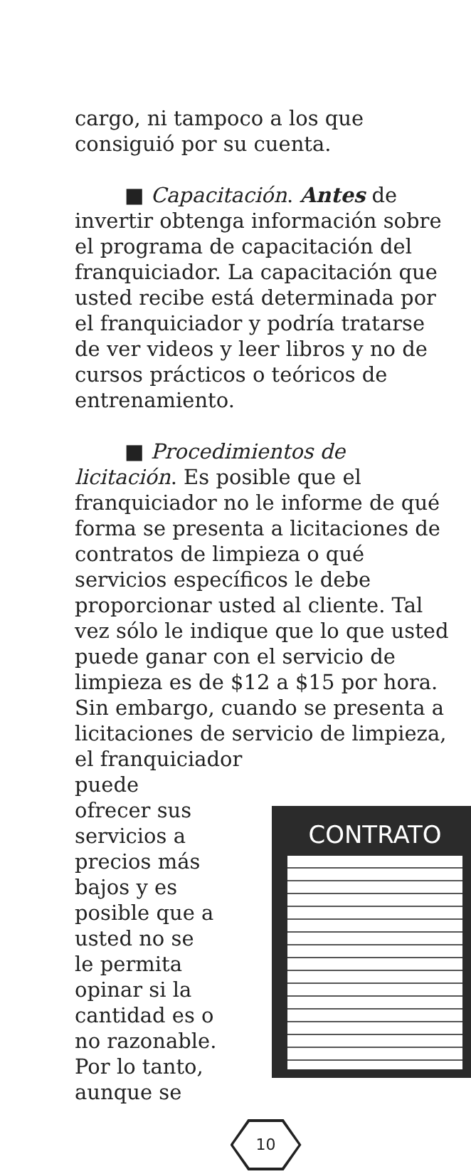cargo, ni tampoco a los que consiguió por su cuenta.
■ Capacitación. Antes de invertir obtenga información sobre el programa de capacitación del franquiciador. La capacitación que usted recibe está determinada por el franquiciador y podría tratarse de ver videos y leer libros y no de cursos prácticos o teóricos de entrenamiento.
■ Procedimientos de licitación. Es posible que el franquiciador no le informe de qué forma se presenta a licitaciones de contratos de limpieza o qué servicios específicos le debe proporcionar usted al cliente. Tal vez sólo le indique que lo que usted puede ganar con el servicio de limpieza es de $12 a $15 por hora. Sin embargo, cuando se presenta a licitaciones de servicio de limpieza, el franquiciador
puede ofrecer sus servicios a precios más bajos y es posible que a usted no se le permita opinar si la cantidad es o no razonable. Por lo tanto, aunque se
CONTRATO
10